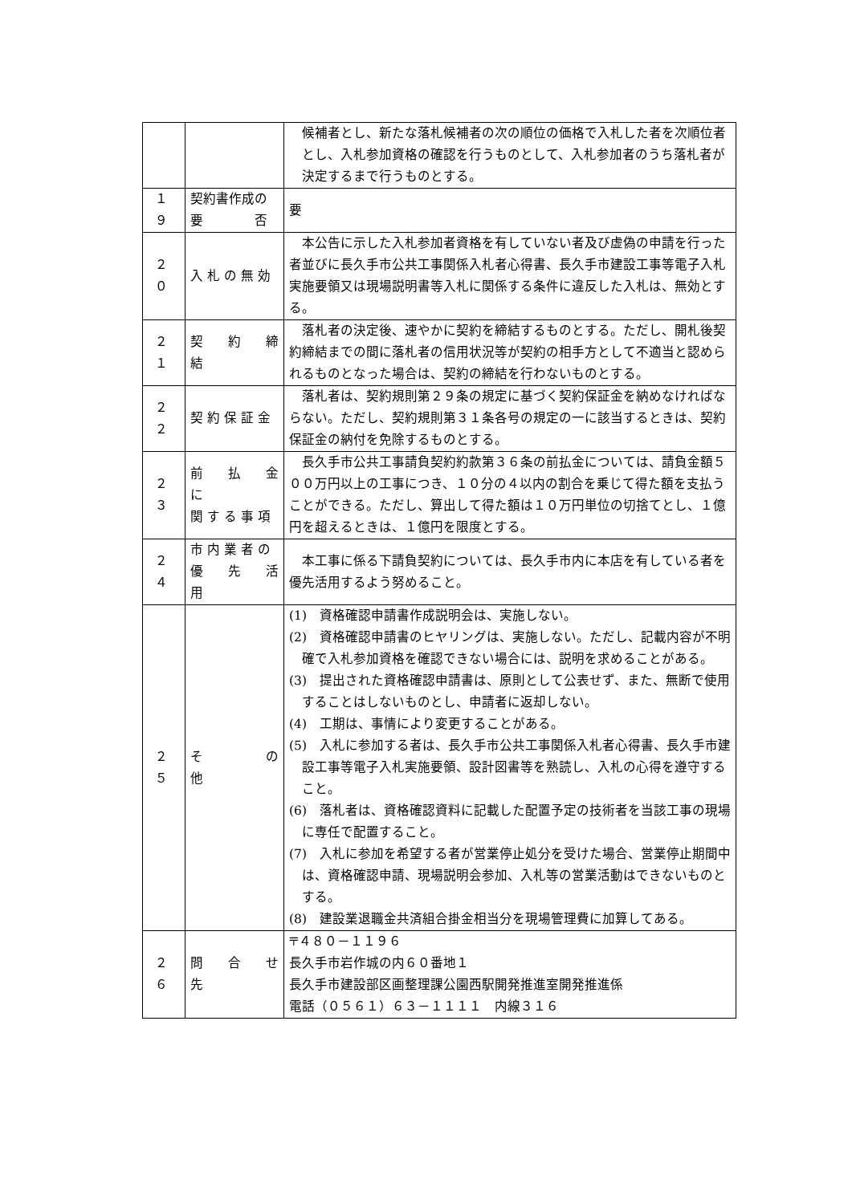| | | 候補者とし、新たな落札候補者の次の順位の価格で入札した者を次順位者とし、入札参加資格の確認を行うものとして、入札参加者のうち落札者が決定するまで行うものとする。 |
| １９ | 契約書作成の 要 否 | 要 |
| ２０ | 入 札 の 無 効 | 本公告に示した入札参加者資格を有していない者及び虚偽の申請を行った者並びに長久手市公共工事関係入札者心得書、長久手市建設工事等電子入札実施要領又は現場説明書等入札に関係する条件に違反した入札は、無効とする。 |
| ２１ | 契 約 締 結 | 落札者の決定後、速やかに契約を締結するものとする。ただし、開札後契約締結までの間に落札者の信用状況等が契約の相手方として不適当と認められるものとなった場合は、契約の締結を行わないものとする。 |
| ２２ | 契 約 保 証 金 | 落札者は、契約規則第２９条の規定に基づく契約保証金を納めなければならない。ただし、契約規則第３１条各号の規定の一に該当するときは、契約保証金の納付を免除するものとする。 |
| ２３ | 前 払 金 に 関 す る 事 項 | 長久手市公共工事請負契約約款第３６条の前払金については、請負金額５００万円以上の工事につき、１０分の４以内の割合を乗じて得た額を支払うことができる。ただし、算出して得た額は１０万円単位の切捨てとし、１億円を超えるときは、１億円を限度とする。 |
| ２４ | 市 内 業 者 の 優 先 活 用 | 本工事に係る下請負契約については、長久手市内に本店を有している者を優先活用するよう努めること。 |
| ２５ | そ の 他 | (1) 資格確認申請書作成説明会は、実施しない。 (2) 資格確認申請書のヒヤリングは、実施しない。ただし、記載内容が不明確で入札参加資格を確認できない場合には、説明を求めることがある。 (3) 提出された資格確認申請書は、原則として公表せず、また、無断で使用することはしないものとし、申請者に返却しない。 (4) 工期は、事情により変更することがある。 (5) 入札に参加する者は、長久手市公共工事関係入札者心得書、長久手市建設工事等電子入札実施要領、設計図書等を熟読し、入札の心得を遵守すること。 (6) 落札者は、資格確認資料に記載した配置予定の技術者を当該工事の現場に専任で配置すること。 (7) 入札に参加を希望する者が営業停止処分を受けた場合、営業停止期間中は、資格確認申請、現場説明会参加、入札等の営業活動はできないものとする。 (8) 建設業退職金共済組合掛金相当分を現場管理費に加算してある。 |
| ２６ | 問 合 せ 先 | 〒４８０－１１９６ 長久手市岩作城の内６０番地１ 長久手市建設部区画整理課公園西駅開発推進室開発推進係 電話（０５６１）６３－１１１１ 内線３１６ |